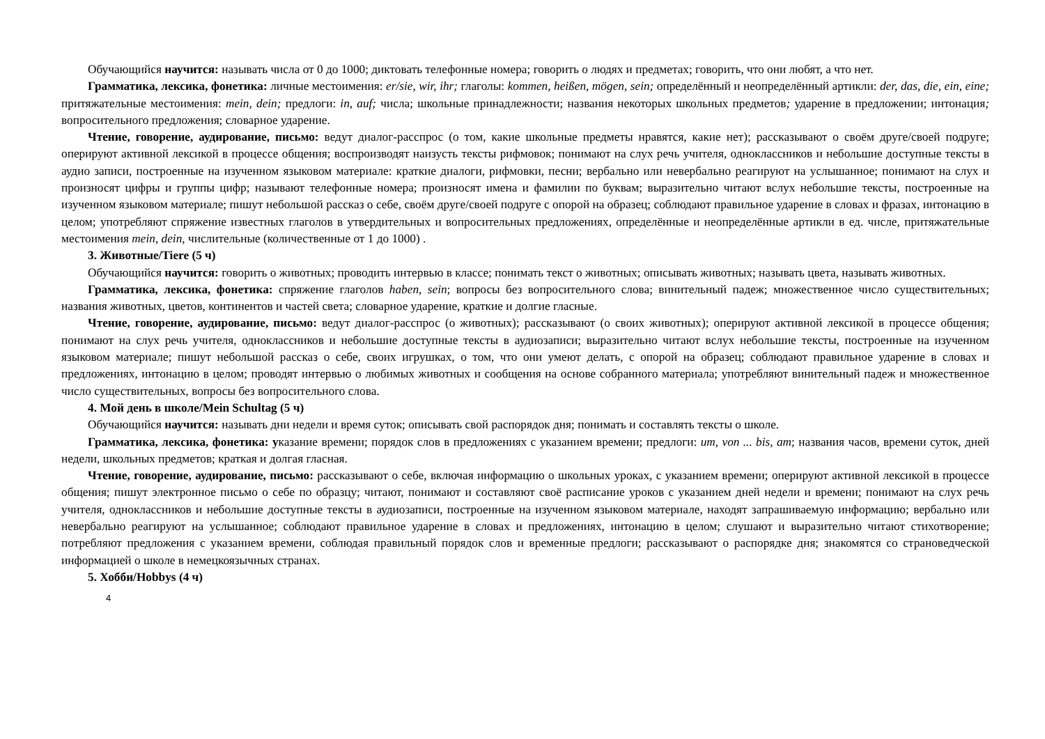Обучающийся научится: называть числа от 0 до 1000; диктовать телефонные номера; говорить о людях и предметах; говорить, что они любят, а что нет.
Грамматика, лексика, фонетика: личные местоимения: er/sie, wir, ihr; глаголы: kommen, heißen, mögen, sein; определённый и неопределённый артикли: der, das, die, ein, eine; притяжательные местоимения: mein, dein; предлоги: in, auf; числа; школьные принадлежности; названия некоторых школьных предметов; ударение в предложении; интонация; вопросительного предложения; словарное ударение.
Чтение, говорение, аудирование, письмо: ведут диалог-расспрос (о том, какие школьные предметы нравятся, какие нет); рассказывают о своём друге/своей подруге; оперируют активной лексикой в процессе общения; воспроизводят наизусть тексты рифмовок; понимают на слух речь учителя, одноклассников и небольшие доступные тексты в аудио записи, построенные на изученном языковом материале: краткие диалоги, рифмовки, песни; вербально или невербально реагируют на услышанное; понимают на слух и произносят цифры и группы цифр; называют телефонные номера; произносят имена и фамилии по буквам; выразительно читают вслух небольшие тексты, построенные на изученном языковом материале; пишут небольшой рассказ о себе, своём друге/своей подруге с опорой на образец; соблюдают правильное ударение в словах и фразах, интонацию в целом; употребляют спряжение известных глаголов в утвердительных и вопросительных предложениях, определённые и неопределённые артикли в ед. числе, притяжательные местоимения mein, dein, числительные (количественные от 1 до 1000) .
3. Животные/Tiere (5 ч)
Обучающийся научится: говорить о животных; проводить интервью в классе; понимать текст о животных; описывать животных; называть цвета, называть животных.
Грамматика, лексика, фонетика: спряжение глаголов haben, sein; вопросы без вопросительного слова; винительный падеж; множественное число существительных; названия животных, цветов, континентов и частей света; словарное ударение, краткие и долгие гласные.
Чтение, говорение, аудирование, письмо: ведут диалог-расспрос (о животных); рассказывают (о своих животных); оперируют активной лексикой в процессе общения; понимают на слух речь учителя, одноклассников и небольшие доступные тексты в аудиозаписи; выразительно читают вслух небольшие тексты, построенные на изученном языковом материале; пишут небольшой рассказ о себе, своих игрушках, о том, что они умеют делать, с опорой на образец; соблюдают правильное ударение в словах и предложениях, интонацию в целом; проводят интервью о любимых животных и сообщения на основе собранного материала; употребляют винительный падеж и множественное число существительных, вопросы без вопросительного слова.
4. Мой день в школе/Mein Schultag (5 ч)
Обучающийся научится: называть дни недели и время суток; описывать свой распорядок дня; понимать и составлять тексты о школе.
Грамматика, лексика, фонетика: указание времени; порядок слов в предложениях с указанием времени; предлоги: um, von ... bis, am; названия часов, времени суток, дней недели, школьных предметов; краткая и долгая гласная.
Чтение, говорение, аудирование, письмо: рассказывают о себе, включая информацию о школьных уроках, с указанием времени; оперируют активной лексикой в процессе общения; пишут электронное письмо о себе по образцу; читают, понимают и составляют своё расписание уроков с указанием дней недели и времени; понимают на слух речь учителя, одноклассников и небольшие доступные тексты в аудиозаписи, построенные на изученном языковом материале, находят запрашиваемую информацию; вербально или невербально реагируют на услышанное; соблюдают правильное ударение в словах и предложениях, интонацию в целом; слушают и выразительно читают стихотворение; потребляют предложения с указанием времени, соблюдая правильный порядок слов и временные предлоги; рассказывают о распорядке дня; знакомятся со страноведческой информацией о школе в немецкоязычных странах.
5. Хобби/Hobbys (4 ч)
4